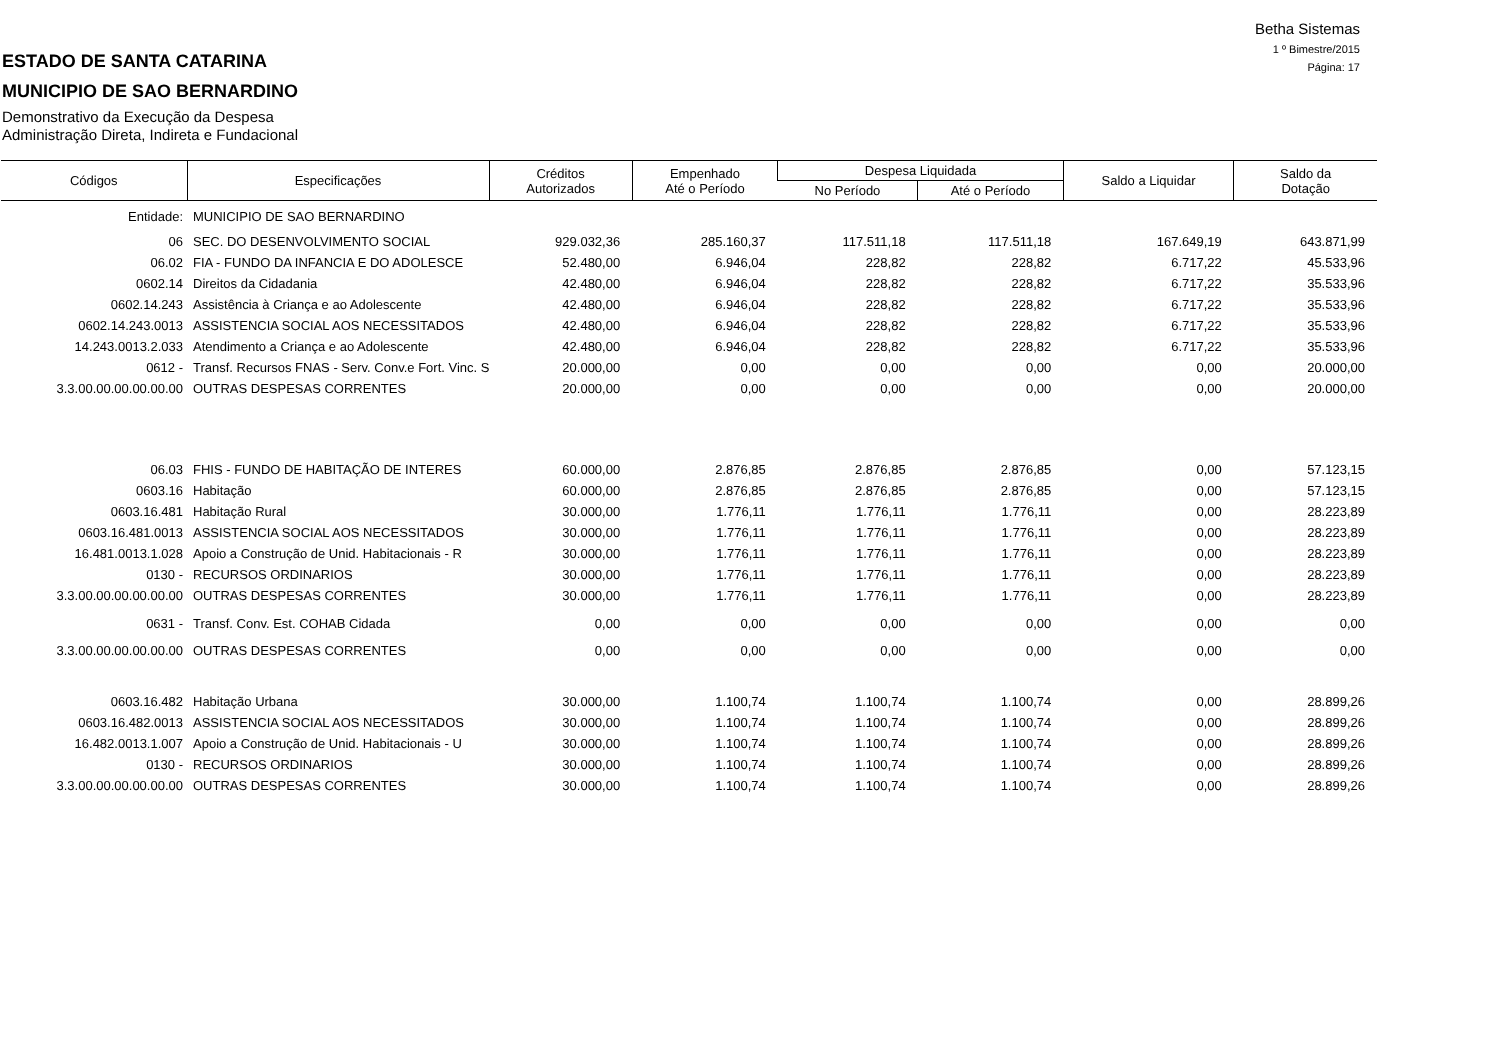Betha Sistemas
1 º Bimestre/2015
Página: 17
ESTADO DE SANTA CATARINA
MUNICIPIO DE SAO BERNARDINO
Demonstrativo da Execução da Despesa
Administração Direta, Indireta e Fundacional
| Códigos | Especificações | Créditos Autorizados | Empenhado Até o Período | Despesa Liquidada | | Saldo a Liquidar | Saldo da Dotação |
| --- | --- | --- | --- | --- | --- | --- | --- |
| | | | | No Período | Até o Período | | |
| Entidade: | MUNICIPIO DE SAO BERNARDINO | | | | | | |
| 06 | SEC. DO DESENVOLVIMENTO SOCIAL | 929.032,36 | 285.160,37 | 117.511,18 | 117.511,18 | 167.649,19 | 643.871,99 |
| 06.02 | FIA - FUNDO DA INFANCIA E DO ADOLESCE | 52.480,00 | 6.946,04 | 228,82 | 228,82 | 6.717,22 | 45.533,96 |
| 0602.14 | Direitos da Cidadania | 42.480,00 | 6.946,04 | 228,82 | 228,82 | 6.717,22 | 35.533,96 |
| 0602.14.243 | Assistência à Criança e ao Adolescente | 42.480,00 | 6.946,04 | 228,82 | 228,82 | 6.717,22 | 35.533,96 |
| 0602.14.243.0013 | ASSISTENCIA SOCIAL AOS NECESSITADOS | 42.480,00 | 6.946,04 | 228,82 | 228,82 | 6.717,22 | 35.533,96 |
| 14.243.0013.2.033 | Atendimento a Criança e ao Adolescente | 42.480,00 | 6.946,04 | 228,82 | 228,82 | 6.717,22 | 35.533,96 |
| 0612 - | Transf. Recursos FNAS - Serv. Conv.e Fort. Vinc. S | 20.000,00 | 0,00 | 0,00 | 0,00 | 0,00 | 20.000,00 |
| 3.3.00.00.00.00.00.00 | OUTRAS DESPESAS CORRENTES | 20.000,00 | 0,00 | 0,00 | 0,00 | 0,00 | 20.000,00 |
| 06.03 | FHIS - FUNDO DE HABITAÇÃO DE INTERES | 60.000,00 | 2.876,85 | 2.876,85 | 2.876,85 | 0,00 | 57.123,15 |
| 0603.16 | Habitação | 60.000,00 | 2.876,85 | 2.876,85 | 2.876,85 | 0,00 | 57.123,15 |
| 0603.16.481 | Habitação Rural | 30.000,00 | 1.776,11 | 1.776,11 | 1.776,11 | 0,00 | 28.223,89 |
| 0603.16.481.0013 | ASSISTENCIA SOCIAL AOS NECESSITADOS | 30.000,00 | 1.776,11 | 1.776,11 | 1.776,11 | 0,00 | 28.223,89 |
| 16.481.0013.1.028 | Apoio a Construção de Unid. Habitacionais - R | 30.000,00 | 1.776,11 | 1.776,11 | 1.776,11 | 0,00 | 28.223,89 |
| 0130 - | RECURSOS ORDINARIOS | 30.000,00 | 1.776,11 | 1.776,11 | 1.776,11 | 0,00 | 28.223,89 |
| 3.3.00.00.00.00.00.00 | OUTRAS DESPESAS CORRENTES | 30.000,00 | 1.776,11 | 1.776,11 | 1.776,11 | 0,00 | 28.223,89 |
| 0631 - | Transf. Conv. Est. COHAB Cidada | 0,00 | 0,00 | 0,00 | 0,00 | 0,00 | 0,00 |
| 3.3.00.00.00.00.00.00 | OUTRAS DESPESAS CORRENTES | 0,00 | 0,00 | 0,00 | 0,00 | 0,00 | 0,00 |
| 0603.16.482 | Habitação Urbana | 30.000,00 | 1.100,74 | 1.100,74 | 1.100,74 | 0,00 | 28.899,26 |
| 0603.16.482.0013 | ASSISTENCIA SOCIAL AOS NECESSITADOS | 30.000,00 | 1.100,74 | 1.100,74 | 1.100,74 | 0,00 | 28.899,26 |
| 16.482.0013.1.007 | Apoio a Construção de Unid. Habitacionais - U | 30.000,00 | 1.100,74 | 1.100,74 | 1.100,74 | 0,00 | 28.899,26 |
| 0130 - | RECURSOS ORDINARIOS | 30.000,00 | 1.100,74 | 1.100,74 | 1.100,74 | 0,00 | 28.899,26 |
| 3.3.00.00.00.00.00.00 | OUTRAS DESPESAS CORRENTES | 30.000,00 | 1.100,74 | 1.100,74 | 1.100,74 | 0,00 | 28.899,26 |